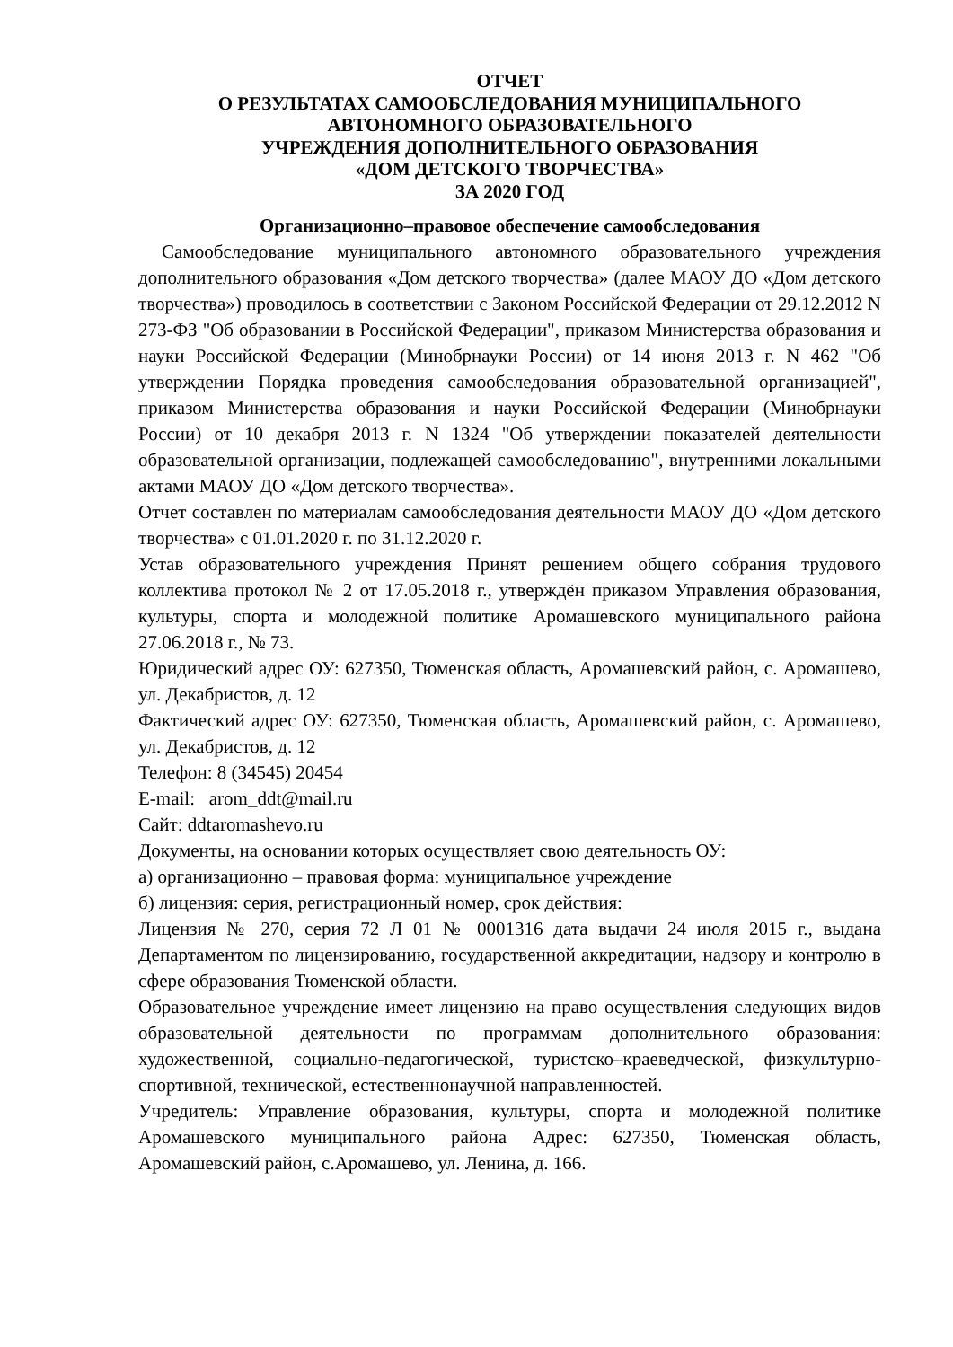ОТЧЕТ
О РЕЗУЛЬТАТАХ САМООБСЛЕДОВАНИЯ МУНИЦИПАЛЬНОГО
АВТОНОМНОГО ОБРАЗОВАТЕЛЬНОГО
УЧРЕЖДЕНИЯ ДОПОЛНИТЕЛЬНОГО ОБРАЗОВАНИЯ
«ДОМ ДЕТСКОГО ТВОРЧЕСТВА»
ЗА 2020 ГОД
Организационно–правовое обеспечение самообследования
Самообследование муниципального автономного образовательного учреждения дополнительного образования «Дом детского творчества» (далее МАОУ ДО «Дом детского творчества») проводилось в соответствии с Законом Российской Федерации от 29.12.2012 N 273-ФЗ "Об образовании в Российской Федерации", приказом Министерства образования и науки Российской Федерации (Минобрнауки России) от 14 июня 2013 г. N 462 "Об утверждении Порядка проведения самообследования образовательной организацией", приказом Министерства образования и науки Российской Федерации (Минобрнауки России) от 10 декабря 2013 г. N 1324 "Об утверждении показателей деятельности образовательной организации, подлежащей самообследованию", внутренними локальными актами МАОУ ДО «Дом детского творчества».
Отчет составлен по материалам самообследования деятельности МАОУ ДО «Дом детского творчества» с 01.01.2020 г. по 31.12.2020 г.
Устав образовательного учреждения Принят решением общего собрания трудового коллектива протокол № 2 от 17.05.2018 г., утверждён приказом Управления образования, культуры, спорта и молодежной политике Аромашевского муниципального района 27.06.2018 г., № 73.
Юридический адрес ОУ: 627350, Тюменская область, Аромашевский район, с. Аромашево, ул. Декабристов, д. 12
Фактический адрес ОУ: 627350, Тюменская область, Аромашевский район, с. Аромашево, ул. Декабристов, д. 12
Телефон: 8 (34545) 20454
E-mail: arom_ddt@mail.ru
Сайт: ddtaromashevo.ru
Документы, на основании которых осуществляет свою деятельность ОУ:
а) организационно – правовая форма: муниципальное учреждение
б) лицензия: серия, регистрационный номер, срок действия:
Лицензия № 270, серия 72 Л 01 № 0001316 дата выдачи 24 июля 2015 г., выдана Департаментом по лицензированию, государственной аккредитации, надзору и контролю в сфере образования Тюменской области.
Образовательное учреждение имеет лицензию на право осуществления следующих видов образовательной деятельности по программам дополнительного образования: художественной, социально-педагогической, туристско–краеведческой, физкультурно-спортивной, технической, естественнонаучной направленностей.
Учредитель: Управление образования, культуры, спорта и молодежной политике Аромашевского муниципального района Адрес: 627350, Тюменская область, Аромашевский район, с.Аромашево, ул. Ленина, д. 166.